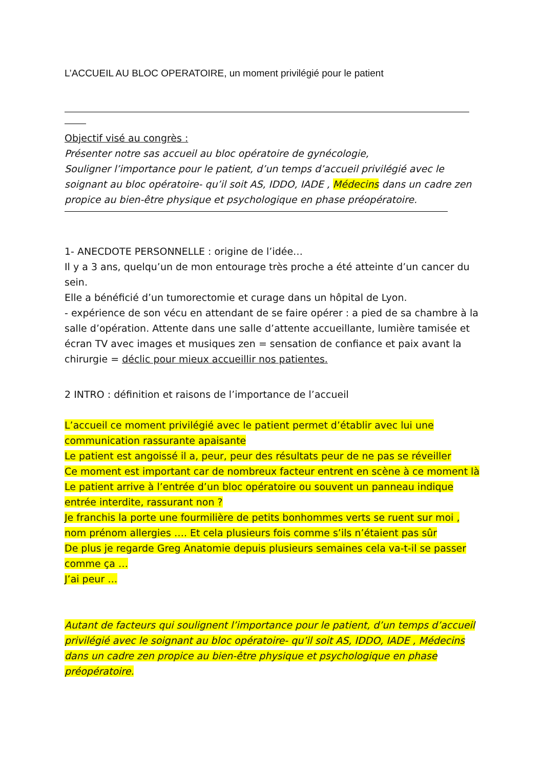L’ACCUEIL AU BLOC OPERATOIRE, un moment privilégié pour le patient
Objectif visé au congrès :
Présenter notre sas accueil au bloc opératoire de gynécologie,
Souligner l’importance pour le patient, d’un temps d’accueil privilégié avec le soignant au bloc opératoire- qu’il soit AS, IDDO, IADE , Médecins dans un cadre zen propice au bien-être physique et psychologique en phase préopératoire.
1- ANECDOTE PERSONNELLE : origine de l’idée…
Il y a 3 ans, quelqu’un de mon entourage très proche a été atteinte d’un cancer du sein.
Elle a bénéficié d’un tumorectomie et curage dans un hôpital de Lyon.
- expérience de son vécu en attendant de se faire opérer : a pied de sa chambre à la salle d’opération. Attente dans une salle d’attente accueillante, lumière tamisée et écran TV avec images et musiques zen = sensation de confiance et paix avant la chirurgie = déclic pour mieux accueillir nos patientes.
2 INTRO : définition et raisons de l’importance de l’accueil
L’accueil ce moment privilégié avec le patient permet d’établir avec lui une communication rassurante apaisante
Le patient est angoissé il a, peur, peur des résultats peur de ne pas se réveiller
Ce moment est important car de nombreux facteur entrent en scène à ce moment là
Le patient arrive à l’entrée d’un bloc opératoire ou souvent un panneau indique entrée interdite, rassurant non ?
Je franchis la porte une fourmilière de petits bonhommes verts se ruent sur moi , nom prénom allergies …. Et cela plusieurs fois comme s’ils n’étaient pas sûr
De plus je regarde Greg Anatomie depuis plusieurs semaines cela va-t-il se passer comme ça …
J’ai peur …
Autant de facteurs qui soulignent l’importance pour le patient, d’un temps d’accueil privilégié avec le soignant au bloc opératoire- qu’il soit AS, IDDO, IADE , Médecins dans un cadre zen propice au bien-être physique et psychologique en phase préopératoire.